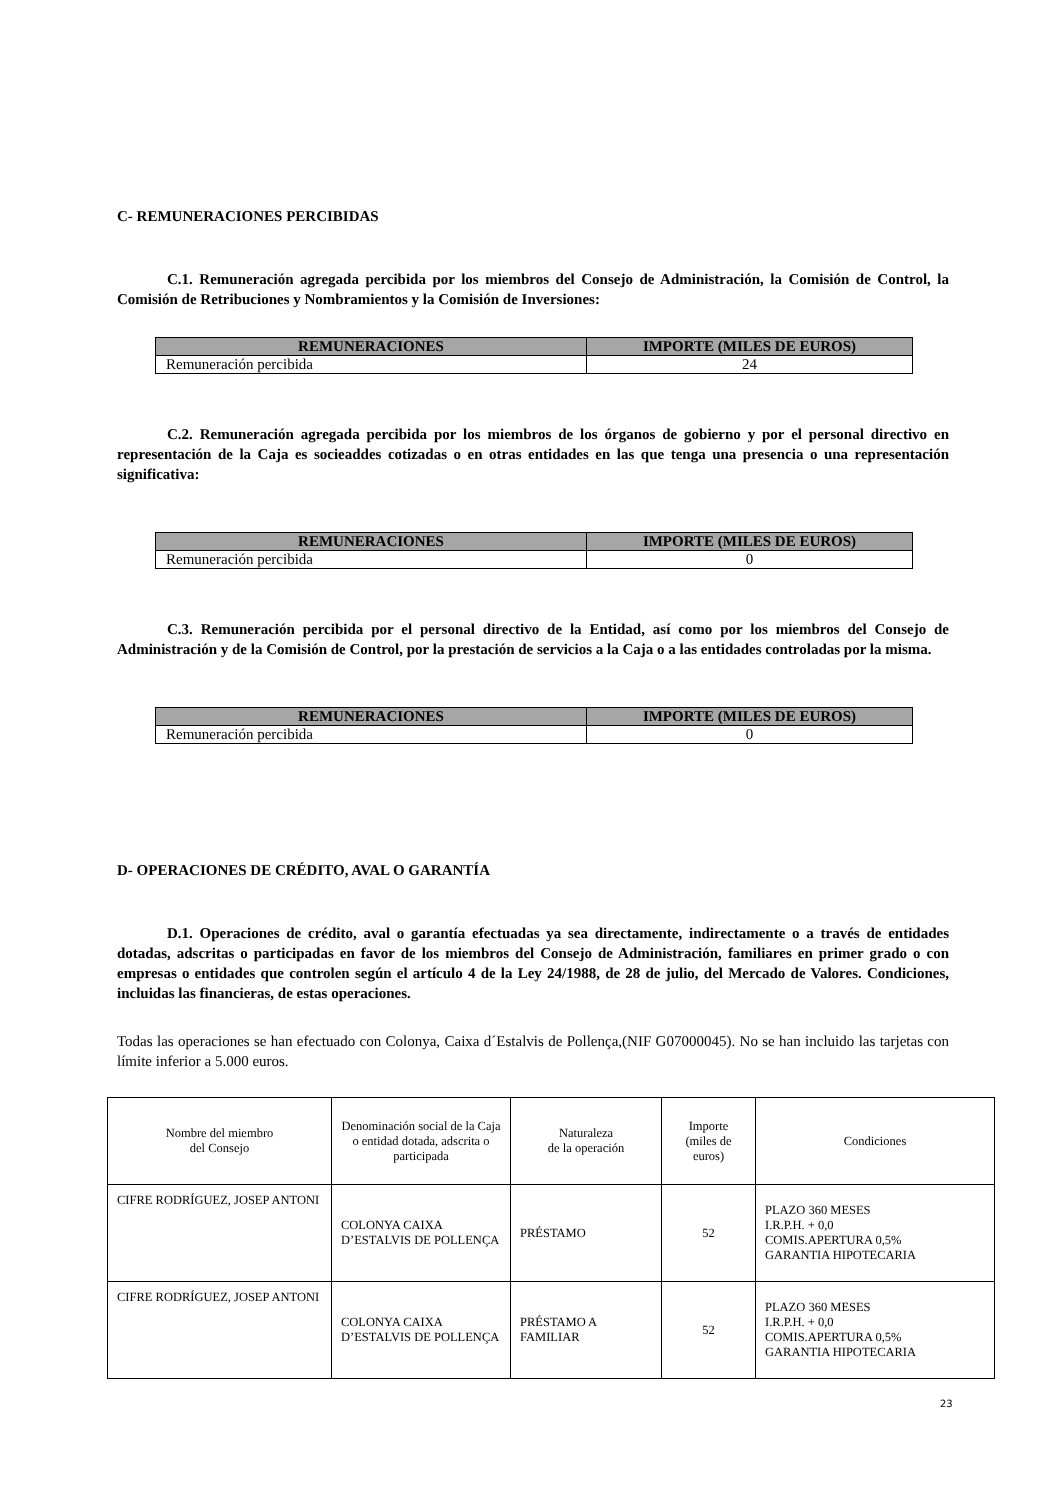C- REMUNERACIONES PERCIBIDAS
C.1. Remuneración agregada percibida por los miembros del Consejo de Administración, la Comisión de Control, la Comisión de Retribuciones y Nombramientos y la Comisión de Inversiones:
| REMUNERACIONES | IMPORTE (MILES DE EUROS) |
| --- | --- |
| Remuneración percibida | 24 |
C.2. Remuneración agregada percibida por los miembros de los órganos de gobierno y por el personal directivo en representación de la Caja es socieaddes cotizadas o en otras entidades en las que tenga una presencia o una representación significativa:
| REMUNERACIONES | IMPORTE (MILES DE EUROS) |
| --- | --- |
| Remuneración percibida | 0 |
C.3. Remuneración percibida por el personal directivo de la Entidad, así como por los miembros del Consejo de Administración y de la Comisión de Control, por la prestación de servicios a la Caja o a las entidades controladas por la misma.
| REMUNERACIONES | IMPORTE (MILES DE EUROS) |
| --- | --- |
| Remuneración percibida | 0 |
D- OPERACIONES DE CRÉDITO, AVAL O GARANTÍA
D.1. Operaciones de crédito, aval o garantía efectuadas ya sea directamente, indirectamente o a través de entidades dotadas, adscritas o participadas en favor de los miembros del Consejo de Administración, familiares en primer grado o con empresas o entidades que controlen según el artículo 4 de la Ley 24/1988, de 28 de julio, del Mercado de Valores. Condiciones, incluidas las financieras, de estas operaciones.
Todas las operaciones se han efectuado con Colonya, Caixa d´Estalvis de Pollença,(NIF G07000045). No se han incluido las tarjetas con límite inferior a 5.000 euros.
| Nombre del miembro del Consejo | Denominación social de la Caja o entidad dotada, adscrita o participada | Naturaleza de la operación | Importe (miles de euros) | Condiciones |
| --- | --- | --- | --- | --- |
| CIFRE RODRÍGUEZ, JOSEP ANTONI | COLONYA CAIXA D’ESTALVIS DE POLLENÇA | PRÉSTAMO | 52 | PLAZO 360 MESES I.R.P.H. + 0,0 COMIS.APERTURA 0,5% GARANTIA HIPOTECARIA |
| CIFRE RODRÍGUEZ, JOSEP ANTONI | COLONYA CAIXA D’ESTALVIS DE POLLENÇA | PRÉSTAMO A FAMILIAR | 52 | PLAZO 360 MESES I.R.P.H. + 0,0 COMIS.APERTURA 0,5% GARANTIA HIPOTECARIA |
23